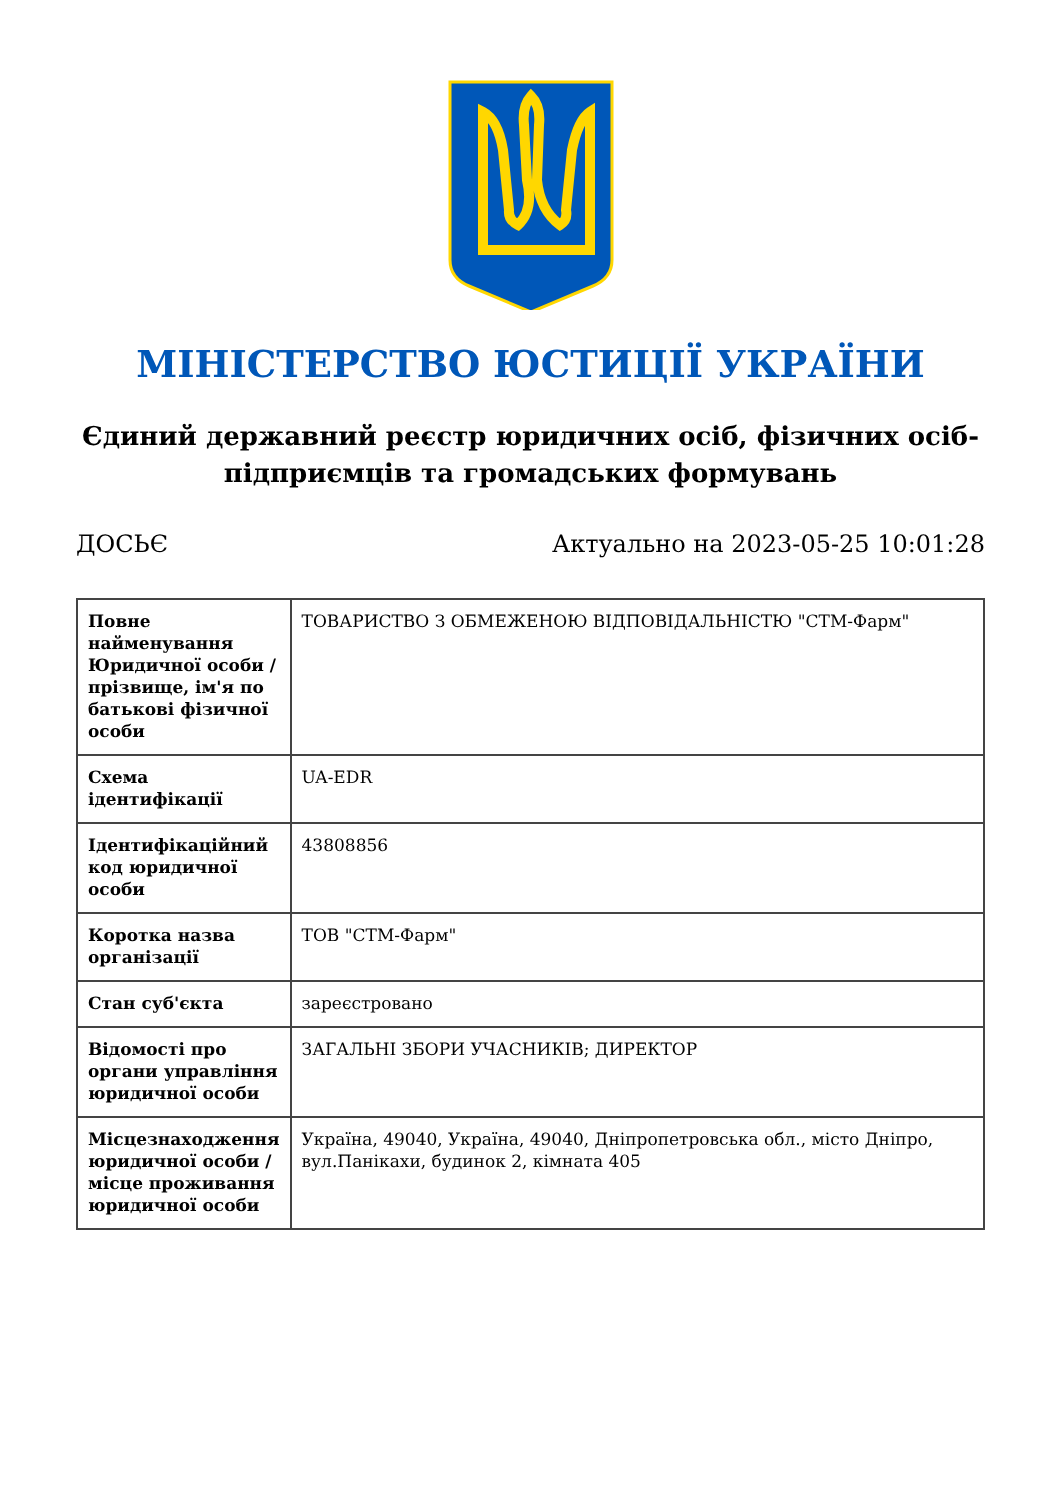МІНІСТЕРСТВО ЮСТИЦІЇ УКРАЇНИ
Єдиний державний реєстр юридичних осіб, фізичних осіб-підприємців та громадських формувань
ДОСЬЄ Актуально на 2023-05-25 10:01:28
| Повне найменування Юридичної особи / прізвище, ім'я по батькові фізичної особи | ТОВАРИСТВО З ОБМЕЖЕНОЮ ВІДПОВІДАЛЬНІСТЮ "СТМ-Фарм" |
| Схема ідентифікації | UA-EDR |
| Ідентифікаційний код юридичної особи | 43808856 |
| Коротка назва організації | ТОВ "СТМ-Фарм" |
| Стан суб'єкта | зареєстровано |
| Відомості про органи управління юридичної особи | ЗАГАЛЬНІ ЗБОРИ УЧАСНИКІВ; ДИРЕКТОР |
| Місцезнаходження юридичної особи / місце проживання юридичної особи | Україна, 49040, Україна, 49040, Дніпропетровська обл., місто Дніпро, вул.Панікахи, будинок 2, кімната 405 |